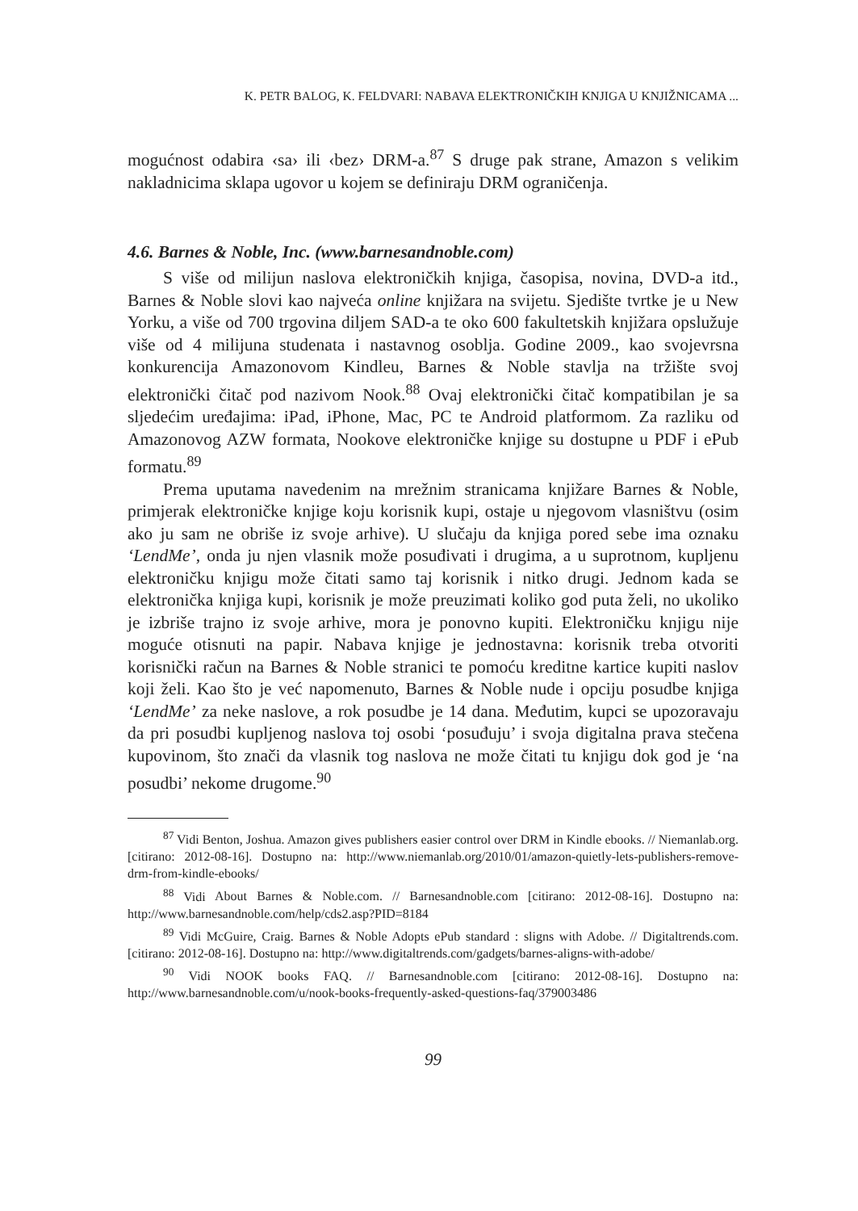K. PETR BALOG, K. FELDVARI: NABAVA ELEKTRONIČKIH KNJIGA U KNJIŽNICAMA ...
mogućnost odabira ‹sa› ili ‹bez› DRM-a.<sup>87</sup> S druge pak strane, Amazon s velikim nakladnicima sklapa ugovor u kojem se definiraju DRM ograničenja.
4.6. Barnes & Noble, Inc. (www.barnesandnoble.com)
S više od milijun naslova elektroničkih knjiga, časopisa, novina, DVD-a itd., Barnes & Noble slovi kao najveća online knjižara na svijetu. Sjedište tvrtke je u New Yorku, a više od 700 trgovina diljem SAD-a te oko 600 fakultetskih knjižara opslužuje više od 4 milijuna studenata i nastavnog osoblja. Godine 2009., kao svojevrsna konkurencija Amazonovom Kindleu, Barnes & Noble stavlja na tržište svoj elektronički čitač pod nazivom Nook.<sup>88</sup> Ovaj elektronički čitač kompatibilan je sa sljedećim uređajima: iPad, iPhone, Mac, PC te Android platformom. Za razliku od Amazonovog AZW formata, Nookove elektroničke knjige su dostupne u PDF i ePub formatu.<sup>89</sup>
Prema uputama navedenim na mrežnim stranicama knjižare Barnes & Noble, primjerak elektroničke knjige koju korisnik kupi, ostaje u njegovom vlasništvu (osim ako ju sam ne obriše iz svoje arhive). U slučaju da knjiga pored sebe ima oznaku ‘LendMe’, onda ju njen vlasnik može posuđivati i drugima, a u suprotnom, kupljenu elektroničku knjigu može čitati samo taj korisnik i nitko drugi. Jednom kada se elektronička knjiga kupi, korisnik je može preuzimati koliko god puta želi, no ukoliko je izbriše trajno iz svoje arhive, mora je ponovno kupiti. Elektroničku knjigu nije moguće otisnuti na papir. Nabava knjige je jednostavna: korisnik treba otvoriti korisnički račun na Barnes & Noble stranici te pomoću kreditne kartice kupiti naslov koji želi. Kao što je već napomenuto, Barnes & Noble nude i opciju posudbe knjiga ‘LendMe’ za neke naslove, a rok posudbe je 14 dana. Međutim, kupci se upozoravaju da pri posudbi kupljenog naslova toj osobi ‘posuđuju’ i svoja digitalna prava stečena kupovinom, što znači da vlasnik tog naslova ne može čitati tu knjigu dok god je ‘na posudbi’ nekome drugome.<sup>90</sup>
<sup>87</sup> Vidi Benton, Joshua. Amazon gives publishers easier control over DRM in Kindle ebooks. // Niemanlab.org. [citirano: 2012-08-16]. Dostupno na: http://www.niemanlab.org/2010/01/amazon-quietly-lets-publishers-remove-drm-from-kindle-ebooks/
<sup>88</sup> Vidi About Barnes & Noble.com. // Barnesandnoble.com [citirano: 2012-08-16]. Dostupno na: http://www.barnesandnoble.com/help/cds2.asp?PID=8184
<sup>89</sup> Vidi McGuire, Craig. Barnes & Noble Adopts ePub standard : sligns with Adobe. // Digitaltrends.com. [citirano: 2012-08-16]. Dostupno na: http://www.digitaltrends.com/gadgets/barnes-aligns-with-adobe/
<sup>90</sup> Vidi NOOK books FAQ. // Barnesandnoble.com [citirano: 2012-08-16]. Dostupno na: http://www.barnesandnoble.com/u/nook-books-frequently-asked-questions-faq/379003486
99